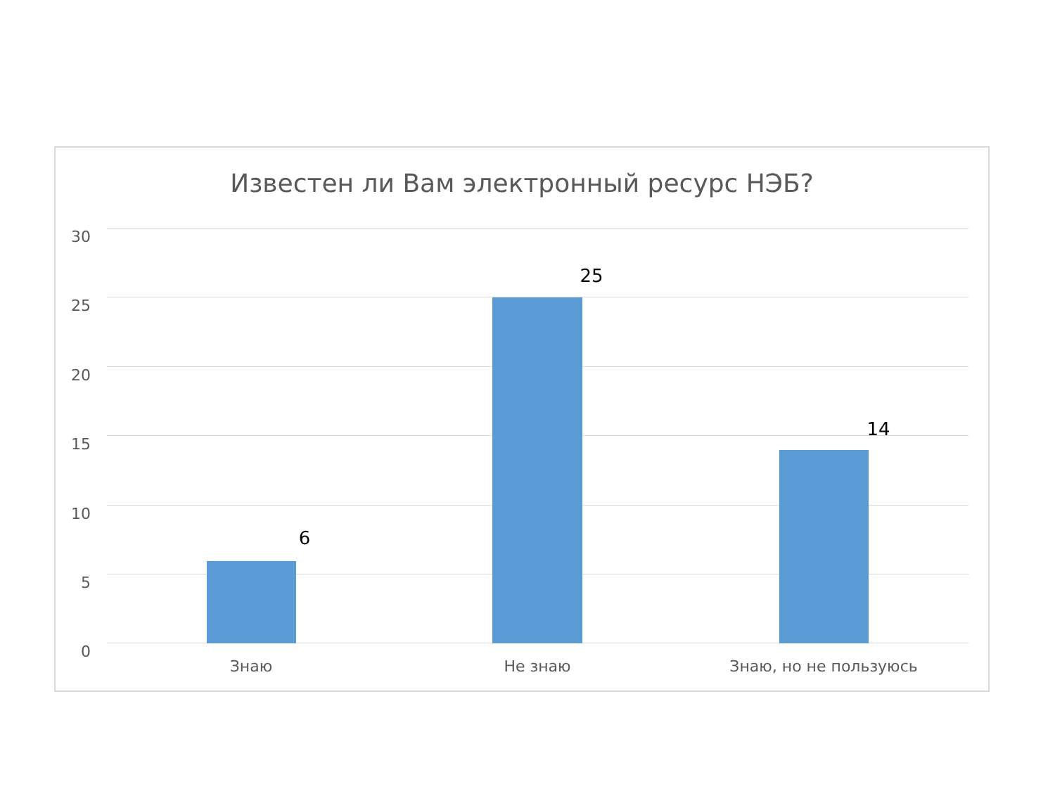Известен ли Вам электронный ресурс НЭБ?
30
25
20
15
10
5
0
6
25
14
Знаю Не знаю Знаю, но не пользуюсь